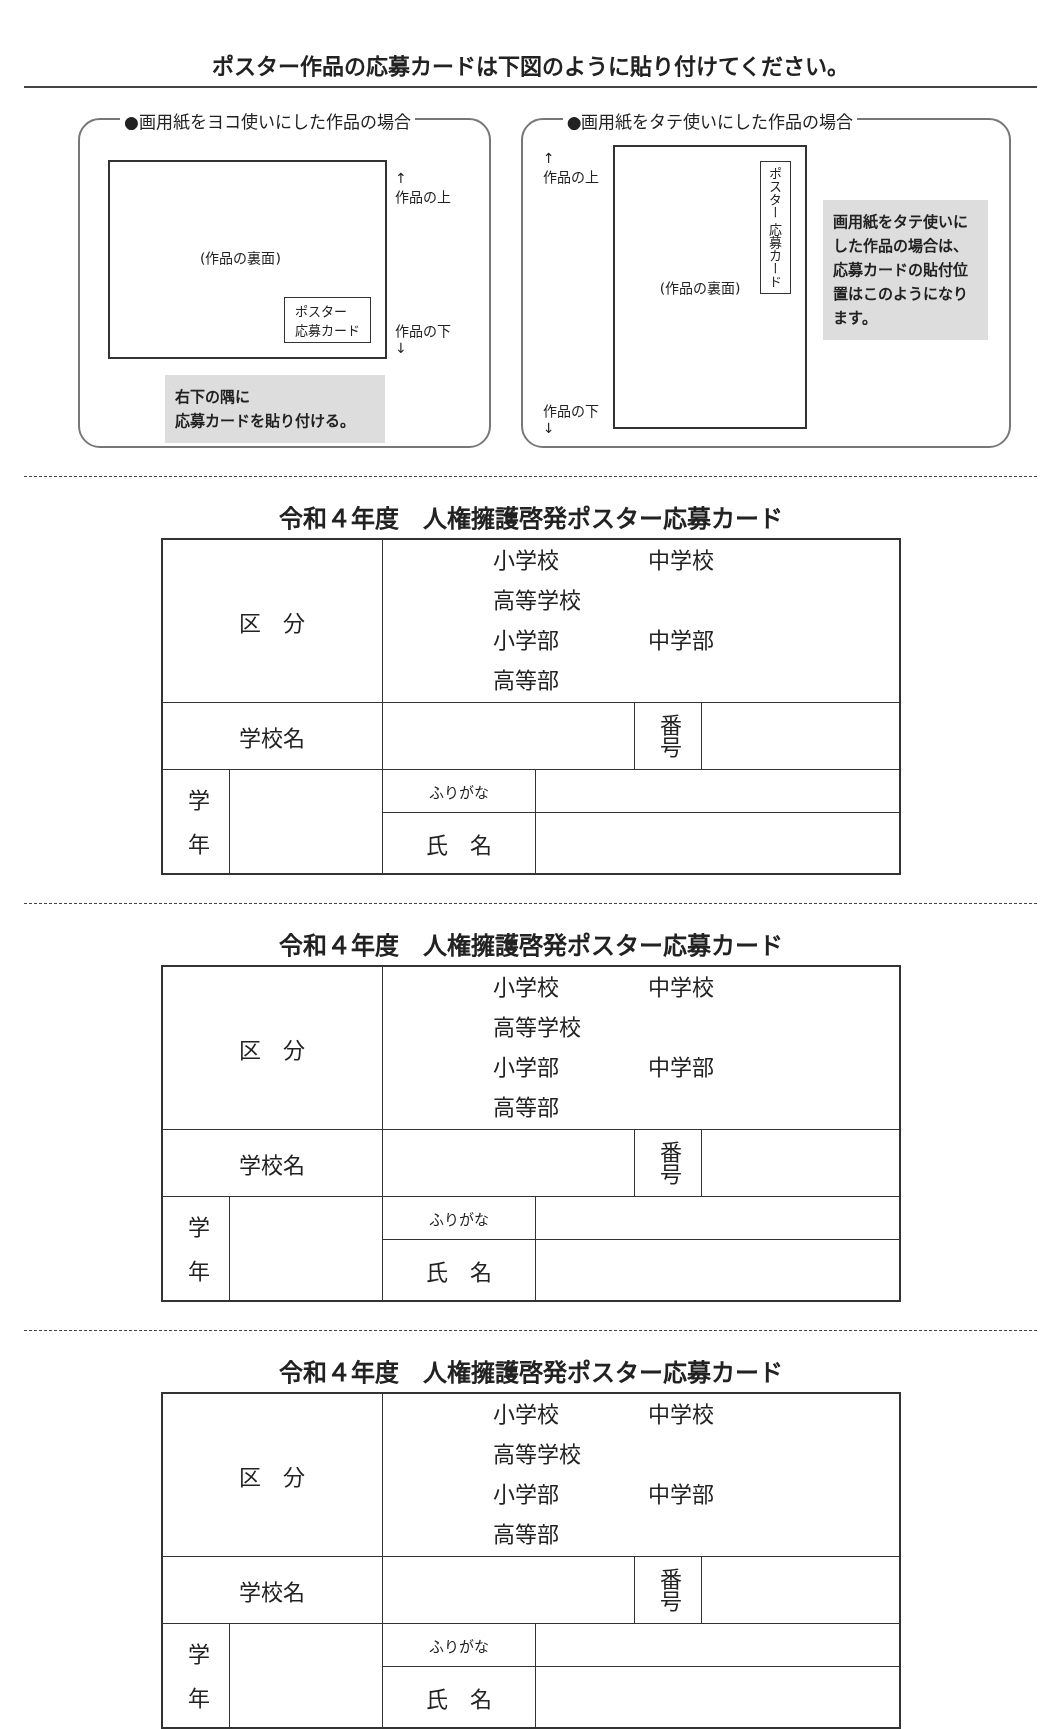ポスター作品の応募カードは下図のように貼り付けてください。
●画用紙をヨコ使いにした作品の場合
(作品の裏面)
ポスター
応募カード
↑
作品の上
作品の下
↓
右下の隅に
応募カードを貼り付ける。
●画用紙をタテ使いにした作品の場合
↑
作品の上
作品の下
↓
(作品の裏面)
ポスター 応募カード
画用紙をタテ使いにした作品の場合は、応募カードの貼付位置はこのようになります。
令和４年度　人権擁護啓発ポスター応募カード
| 区 分 | | 小学校 中学校 高等学校 小学部 中学部 高等部 | | | |
| 学校名 | | | | 番号 | |
| 学 年 | | ふりがな | | | |
| | | 氏 名 | | | |
令和４年度　人権擁護啓発ポスター応募カード
| 区 分 | | 小学校 中学校 高等学校 小学部 中学部 高等部 | | | |
| 学校名 | | | | 番号 | |
| 学 年 | | ふりがな | | | |
| | | 氏 名 | | | |
令和４年度　人権擁護啓発ポスター応募カード
| 区 分 | | 小学校 中学校 高等学校 小学部 中学部 高等部 | | | |
| 学校名 | | | | 番号 | |
| 学 年 | | ふりがな | | | |
| | | 氏 名 | | | |